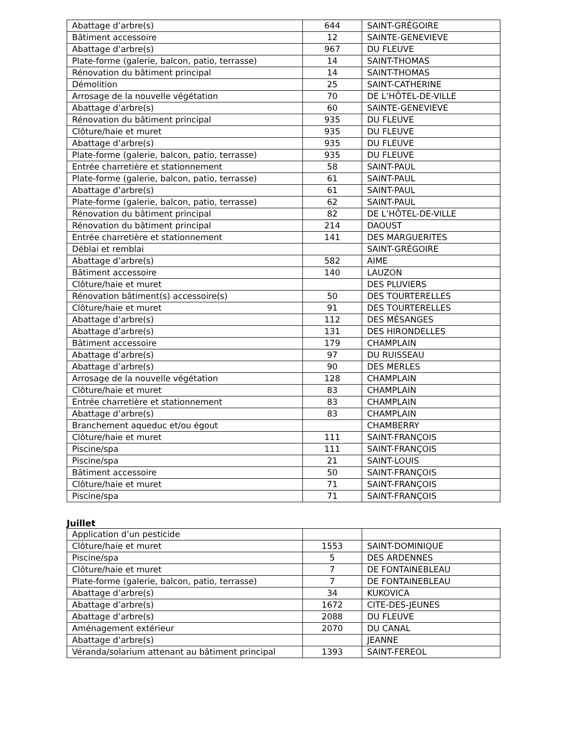| Abattage d’arbre(s) | 644 | SAINT-GRÉGOIRE |
| Bâtiment accessoire | 12 | SAINTE-GENEVIEVE |
| Abattage d’arbre(s) | 967 | DU FLEUVE |
| Plate-forme (galerie, balcon, patio, terrasse) | 14 | SAINT-THOMAS |
| Rénovation du bâtiment principal | 14 | SAINT-THOMAS |
| Démolition | 25 | SAINT-CATHERINE |
| Arrosage de la nouvelle végétation | 70 | DE L’HÔTEL-DE-VILLE |
| Abattage d’arbre(s) | 60 | SAINTE-GENEVIEVE |
| Rénovation du bâtiment principal | 935 | DU FLEUVE |
| Clôture/haie et muret | 935 | DU FLEUVE |
| Abattage d’arbre(s) | 935 | DU FLEUVE |
| Plate-forme (galerie, balcon, patio, terrasse) | 935 | DU FLEUVE |
| Entrée charretière et stationnement | 58 | SAINT-PAUL |
| Plate-forme (galerie, balcon, patio, terrasse) | 61 | SAINT-PAUL |
| Abattage d’arbre(s) | 61 | SAINT-PAUL |
| Plate-forme (galerie, balcon, patio, terrasse) | 62 | SAINT-PAUL |
| Rénovation du bâtiment principal | 82 | DE L’HÔTEL-DE-VILLE |
| Rénovation du bâtiment principal | 214 | DAOUST |
| Entrée charretière et stationnement | 141 | DES MARGUERITES |
| Déblai et remblai | | SAINT-GRÉGOIRE |
| Abattage d’arbre(s) | 582 | AIME |
| Bâtiment accessoire | 140 | LAUZON |
| Clôture/haie et muret | | DES PLUVIERS |
| Rénovation bâtiment(s) accessoire(s) | 50 | DES TOURTERELLES |
| Clôture/haie et muret | 91 | DES TOURTERELLES |
| Abattage d’arbre(s) | 112 | DES MÉSANGES |
| Abattage d’arbre(s) | 131 | DES HIRONDELLES |
| Bâtiment accessoire | 179 | CHAMPLAIN |
| Abattage d’arbre(s) | 97 | DU RUISSEAU |
| Abattage d’arbre(s) | 90 | DES MERLES |
| Arrosage de la nouvelle végétation | 128 | CHAMPLAIN |
| Clôture/haie et muret | 83 | CHAMPLAIN |
| Entrée charretière et stationnement | 83 | CHAMPLAIN |
| Abattage d’arbre(s) | 83 | CHAMPLAIN |
| Branchement aqueduc et/ou égout | | CHAMBERRY |
| Clôture/haie et muret | 111 | SAINT-FRANÇOIS |
| Piscine/spa | 111 | SAINT-FRANÇOIS |
| Piscine/spa | 21 | SAINT-LOUIS |
| Bâtiment accessoire | 50 | SAINT-FRANÇOIS |
| Clôture/haie et muret | 71 | SAINT-FRANÇOIS |
| Piscine/spa | 71 | SAINT-FRANÇOIS |
Juillet
| Application d’un pesticide | | |
| Clôture/haie et muret | 1553 | SAINT-DOMINIQUE |
| Piscine/spa | 5 | DES ARDENNES |
| Clôture/haie et muret | 7 | DE FONTAINEBLEAU |
| Plate-forme (galerie, balcon, patio, terrasse) | 7 | DE FONTAINEBLEAU |
| Abattage d’arbre(s) | 34 | KUKOVICA |
| Abattage d’arbre(s) | 1672 | CITE-DES-JEUNES |
| Abattage d’arbre(s) | 2088 | DU FLEUVE |
| Aménagement extérieur | 2070 | DU CANAL |
| Abattage d’arbre(s) | | JEANNE |
| Véranda/solarium attenant au bâtiment principal | 1393 | SAINT-FEREOL |